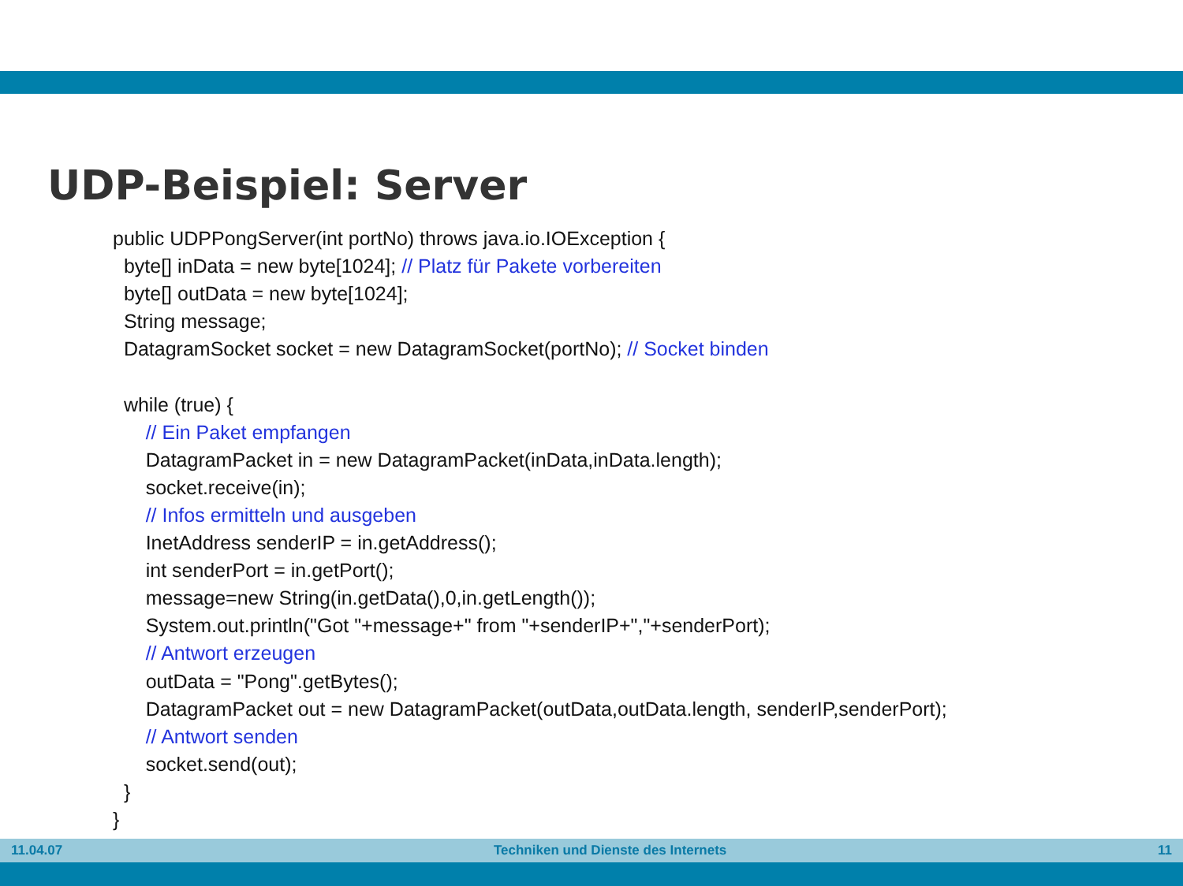UDP-Beispiel: Server
public UDPPongServer(int portNo) throws java.io.IOException {
byte[] inData = new byte[1024]; // Platz für Pakete vorbereiten
byte[] outData = new byte[1024];
String message;
DatagramSocket socket = new DatagramSocket(portNo); // Socket binden
while (true) {
// Ein Paket empfangen
DatagramPacket in = new DatagramPacket(inData,inData.length);
socket.receive(in);
// Infos ermitteln und ausgeben
InetAddress senderIP = in.getAddress();
int senderPort = in.getPort();
message=new String(in.getData(),0,in.getLength());
System.out.println("Got "+message+" from "+senderIP+","+senderPort);
// Antwort erzeugen
outData = "Pong".getBytes();
DatagramPacket out = new DatagramPacket(outData,outData.length, senderIP,senderPort);
// Antwort senden
socket.send(out);
}
}
11.04.07 Techniken und Dienste des Internets 11